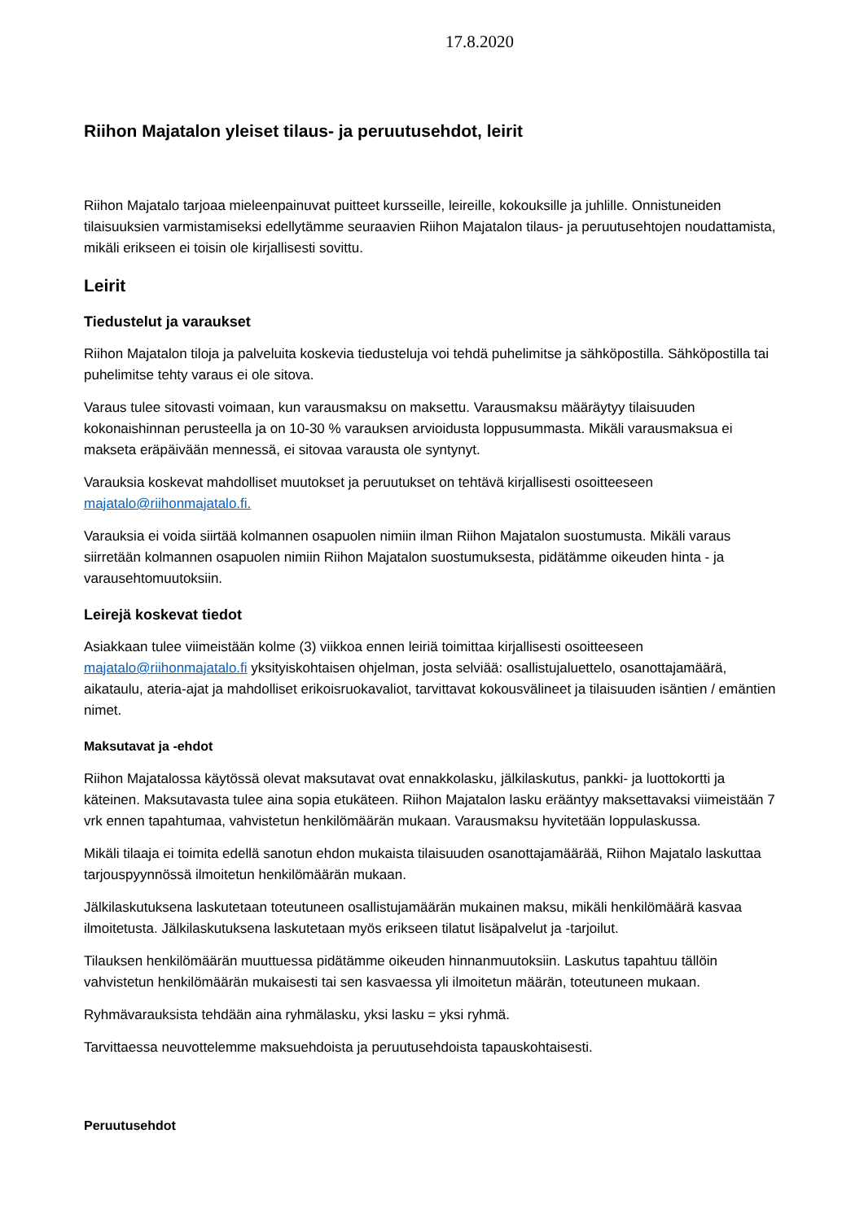17.8.2020
Riihon Majatalon yleiset tilaus- ja peruutusehdot, leirit
Riihon Majatalo tarjoaa mieleenpainuvat puitteet kursseille, leireille, kokouksille ja juhlille. Onnistuneiden tilaisuuksien varmistamiseksi edellytämme seuraavien Riihon Majatalon tilaus- ja peruutusehtojen noudattamista, mikäli erikseen ei toisin ole kirjallisesti sovittu.
Leirit
Tiedustelut ja varaukset
Riihon Majatalon tiloja ja palveluita koskevia tiedusteluja voi tehdä puhelimitse ja sähköpostilla. Sähköpostilla tai puhelimitse tehty varaus ei ole sitova.
Varaus tulee sitovasti voimaan, kun varausmaksu on maksettu. Varausmaksu määräytyy tilaisuuden kokonaishinnan perusteella ja on 10-30 % varauksen arvioidusta loppusummasta. Mikäli varausmaksua ei makseta eräpäivään mennessä, ei sitovaa varausta ole syntynyt.
Varauksia koskevat mahdolliset muutokset ja peruutukset on tehtävä kirjallisesti osoitteeseen majatalo@riihonmajatalo.fi.
Varauksia ei voida siirtää kolmannen osapuolen nimiin ilman Riihon Majatalon suostumusta. Mikäli varaus siirretään kolmannen osapuolen nimiin Riihon Majatalon suostumuksesta, pidätämme oikeuden hinta - ja varausehtomuutoksiin.
Leirejä koskevat tiedot
Asiakkaan tulee viimeistään kolme (3) viikkoa ennen leiriä toimittaa kirjallisesti osoitteeseen majatalo@riihonmajatalo.fi yksityiskohtaisen ohjelman, josta selviää: osallistujaluettelo, osanottajamäärä, aikataulu, ateria-ajat ja mahdolliset erikoisruokavaliot, tarvittavat kokousvälineet ja tilaisuuden isäntien / emäntien nimet.
Maksutavat ja -ehdot
Riihon Majatalossa käytössä olevat maksutavat ovat ennakkolasku, jälkilaskutus, pankki- ja luottokortti ja käteinen. Maksutavasta tulee aina sopia etukäteen. Riihon Majatalon lasku erääntyy maksettavaksi viimeistään 7 vrk ennen tapahtumaa, vahvistetun henkilömäärän mukaan. Varausmaksu hyvitetään loppulaskussa.
Mikäli tilaaja ei toimita edellä sanotun ehdon mukaista tilaisuuden osanottajamäärää, Riihon Majatalo laskuttaa tarjouspyynnössä ilmoitetun henkilömäärän mukaan.
Jälkilaskutuksena laskutetaan toteutuneen osallistujamäärän mukainen maksu, mikäli henkilömäärä kasvaa ilmoitetusta. Jälkilaskutuksena laskutetaan myös erikseen tilatut lisäpalvelut ja -tarjoilut.
Tilauksen henkilömäärän muuttuessa pidätämme oikeuden hinnanmuutoksiin. Laskutus tapahtuu tällöin vahvistetun henkilömäärän mukaisesti tai sen kasvaessa yli ilmoitetun määrän, toteutuneen mukaan.
Ryhmävarauksista tehdään aina ryhmälasku, yksi lasku = yksi ryhmä.
Tarvittaessa neuvottelemme maksuehdoista ja peruutusehdoista tapauskohtaisesti.
Peruutusehdot